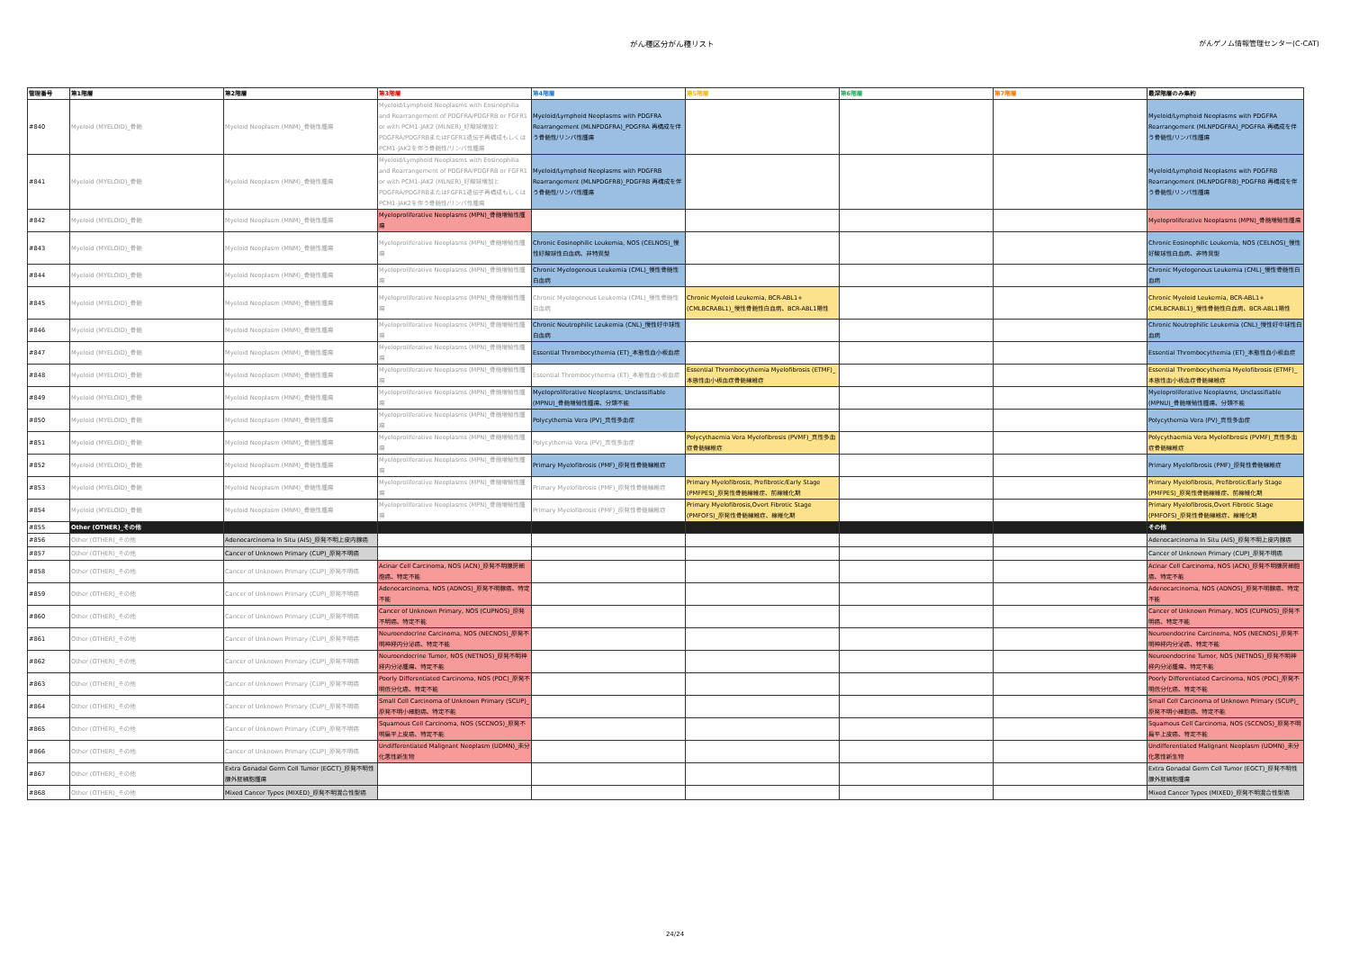がん種区分がん種リスト がんゲノム情報管理センター(C-CAT)
| 管理番号 | 第1階層 | 第2階層 | 第3階層 | 第4階層 | 第5階層 | 第6階層 | 第7階層 | 最深階層のみ集約 |
| --- | --- | --- | --- | --- | --- | --- | --- | --- |
| #840 | Myeloid (MYELOID)_骨髄 | Myeloid Neoplasm (MNM)_骨髄性腫瘍 | Myeloid/Lymphoid Neoplasms with Eosinophilia and Rearrangement of PDGFRA/PDGFRB or FGFR1 or with PCM1-JAK2 (MLNER)_好酸球増加とPDGFRA/PDGFRBまたはFGFR1遺伝子再構成もしくはPCM1-JAK2を伴う骨髄性/リンパ性腫瘍 | Myeloid/Lymphoid Neoplasms with PDGFRA Rearrangement (MLNPDGFRA)_PDGFRA 再構成を伴う骨髄性/リンパ性腫瘍 | | | | Myeloid/Lymphoid Neoplasms with PDGFRA Rearrangement (MLNPDGFRA)_PDGFRA 再構成を伴う骨髄性/リンパ性腫瘍 |
| #841 | Myeloid (MYELOID)_骨髄 | Myeloid Neoplasm (MNM)_骨髄性腫瘍 | Myeloid/Lymphoid Neoplasms with Eosinophilia and Rearrangement of PDGFRA/PDGFRB or FGFR1 or with PCM1-JAK2 (MLNER)_好酸球増加とPDGFRA/PDGFRBまたはFGFR1遺伝子再構成もしくはPCM1-JAK2を伴う骨髄性/リンパ性腫瘍 | Myeloid/Lymphoid Neoplasms with PDGFRB Rearrangement (MLNPDGFRB)_PDGFRB 再構成を伴う骨髄性/リンパ性腫瘍 | | | | Myeloid/Lymphoid Neoplasms with PDGFRB Rearrangement (MLNPDGFRB)_PDGFRB 再構成を伴う骨髄性/リンパ性腫瘍 |
| #842 | Myeloid (MYELOID)_骨髄 | Myeloid Neoplasm (MNM)_骨髄性腫瘍 | Myeloproliferative Neoplasms (MPN)_骨髄増殖性腫瘍 | | | | | Myeloproliferative Neoplasms (MPN)_骨髄増殖性腫瘍 |
| #843 | Myeloid (MYELOID)_骨髄 | Myeloid Neoplasm (MNM)_骨髄性腫瘍 | Myeloproliferative Neoplasms (MPN)_骨髄増殖性腫瘍 | Chronic Eosinophilic Leukemia, NOS (CELNOS)_慢性好酸球性白血病、非特異型 | | | | Chronic Eosinophilic Leukemia, NOS (CELNOS)_慢性好酸球性白血病、非特異型 |
| #844 | Myeloid (MYELOID)_骨髄 | Myeloid Neoplasm (MNM)_骨髄性腫瘍 | Myeloproliferative Neoplasms (MPN)_骨髄増殖性腫瘍 | Chronic Myelogenous Leukemia (CML)_慢性骨髄性白血病 | | | | Chronic Myelogenous Leukemia (CML)_慢性骨髄性白血病 |
| #845 | Myeloid (MYELOID)_骨髄 | Myeloid Neoplasm (MNM)_骨髄性腫瘍 | Myeloproliferative Neoplasms (MPN)_骨髄増殖性腫瘍 | Chronic Myelogenous Leukemia (CML)_慢性骨髄性白血病 | Chronic Myeloid Leukemia, BCR-ABL1+ (CMLBCRABL1)_慢性骨髄性白血病、BCR-ABL1陽性 | | | Chronic Myeloid Leukemia, BCR-ABL1+ (CMLBCRABL1)_慢性骨髄性白血病、BCR-ABL1陽性 |
| #846 | Myeloid (MYELOID)_骨髄 | Myeloid Neoplasm (MNM)_骨髄性腫瘍 | Myeloproliferative Neoplasms (MPN)_骨髄増殖性腫瘍 | Chronic Neutrophilic Leukemia (CNL)_慢性好中球性白血病 | | | | Chronic Neutrophilic Leukemia (CNL)_慢性好中球性白血病 |
| #847 | Myeloid (MYELOID)_骨髄 | Myeloid Neoplasm (MNM)_骨髄性腫瘍 | Myeloproliferative Neoplasms (MPN)_骨髄増殖性腫瘍 | Essential Thrombocythemia (ET)_本態性血小板血症 | | | | Essential Thrombocythemia (ET)_本態性血小板血症 |
| #848 | Myeloid (MYELOID)_骨髄 | Myeloid Neoplasm (MNM)_骨髄性腫瘍 | Myeloproliferative Neoplasms (MPN)_骨髄増殖性腫瘍 | Essential Thrombocythemia (ET)_本態性血小板血症 | Essential Thrombocythemia Myelofibrosis (ETMF)_本態性血小板血症骨髄線維症 | | | Essential Thrombocythemia Myelofibrosis (ETMF)_本態性血小板血症骨髄線維症 |
| #849 | Myeloid (MYELOID)_骨髄 | Myeloid Neoplasm (MNM)_骨髄性腫瘍 | Myeloproliferative Neoplasms (MPN)_骨髄増殖性腫瘍 | Myeloproliferative Neoplasms, Unclassifiable (MPNU)_骨髄増殖性腫瘍、分類不能 | | | | Myeloproliferative Neoplasms, Unclassifiable (MPNU)_骨髄増殖性腫瘍、分類不能 |
| #850 | Myeloid (MYELOID)_骨髄 | Myeloid Neoplasm (MNM)_骨髄性腫瘍 | Myeloproliferative Neoplasms (MPN)_骨髄増殖性腫瘍 | Polycythemia Vera (PV)_真性多血症 | | | | Polycythemia Vera (PV)_真性多血症 |
| #851 | Myeloid (MYELOID)_骨髄 | Myeloid Neoplasm (MNM)_骨髄性腫瘍 | Myeloproliferative Neoplasms (MPN)_骨髄増殖性腫瘍 | Polycythemia Vera (PV)_真性多血症 | Polycythaemia Vera Myelofibrosis (PVMF)_真性多血症骨髄線維症 | | | Polycythaemia Vera Myelofibrosis (PVMF)_真性多血症骨髄線維症 |
| #852 | Myeloid (MYELOID)_骨髄 | Myeloid Neoplasm (MNM)_骨髄性腫瘍 | Myeloproliferative Neoplasms (MPN)_骨髄増殖性腫瘍 | Primary Myelofibrosis (PMF)_原発性骨髄線維症 | | | | Primary Myelofibrosis (PMF)_原発性骨髄線維症 |
| #853 | Myeloid (MYELOID)_骨髄 | Myeloid Neoplasm (MNM)_骨髄性腫瘍 | Myeloproliferative Neoplasms (MPN)_骨髄増殖性腫瘍 | Primary Myelofibrosis (PMF)_原発性骨髄線維症 | Primary Myelofibrosis, Prefibrotic/Early Stage (PMFPES)_原発性骨髄線維症、前線維化期 | | | Primary Myelofibrosis, Prefibrotic/Early Stage (PMFPES)_原発性骨髄線維症、前線維化期 |
| #854 | Myeloid (MYELOID)_骨髄 | Myeloid Neoplasm (MNM)_骨髄性腫瘍 | Myeloproliferative Neoplasms (MPN)_骨髄増殖性腫瘍 | Primary Myelofibrosis (PMF)_原発性骨髄線維症 | Primary Myelofibrosis,Overt Fibrotic Stage (PMFOFS)_原発性骨髄線維症、線維化期 | | | Primary Myelofibrosis,Overt Fibrotic Stage (PMFOFS)_原発性骨髄線維症、線維化期 |
| #855 | Other (OTHER)_その他 | | | | | | | その他 |
| #856 | Other (OTHER)_その他 | Adenocarcinoma In Situ (AIS)_原発不明上皮内腺癌 | | | | | | Adenocarcinoma In Situ (AIS)_原発不明上皮内腺癌 |
| #857 | Other (OTHER)_その他 | Cancer of Unknown Primary (CUP)_原発不明癌 | | | | | | Cancer of Unknown Primary (CUP)_原発不明癌 |
| #858 | Other (OTHER)_その他 | Cancer of Unknown Primary (CUP)_原発不明癌 | Acinar Cell Carcinoma, NOS (ACN)_原発不明腺房細胞癌、特定不能 | | | | | Acinar Cell Carcinoma, NOS (ACN)_原発不明腺房細胞癌、特定不能 |
| #859 | Other (OTHER)_その他 | Cancer of Unknown Primary (CUP)_原発不明癌 | Adenocarcinoma, NOS (ADNOS)_原発不明腺癌、特定不能 | | | | | Adenocarcinoma, NOS (ADNOS)_原発不明腺癌、特定不能 |
| #860 | Other (OTHER)_その他 | Cancer of Unknown Primary (CUP)_原発不明癌 | Cancer of Unknown Primary, NOS (CUPNOS)_原発不明癌、特定不能 | | | | | Cancer of Unknown Primary, NOS (CUPNOS)_原発不明癌、特定不能 |
| #861 | Other (OTHER)_その他 | Cancer of Unknown Primary (CUP)_原発不明癌 | Neuroendocrine Carcinoma, NOS (NECNOS)_原発不明神経内分泌癌、特定不能 | | | | | Neuroendocrine Carcinoma, NOS (NECNOS)_原発不明神経内分泌癌、特定不能 |
| #862 | Other (OTHER)_その他 | Cancer of Unknown Primary (CUP)_原発不明癌 | Neuroendocrine Tumor, NOS (NETNOS)_原発不明神経内分泌腫瘍、特定不能 | | | | | Neuroendocrine Tumor, NOS (NETNOS)_原発不明神経内分泌腫瘍、特定不能 |
| #863 | Other (OTHER)_その他 | Cancer of Unknown Primary (CUP)_原発不明癌 | Poorly Differentiated Carcinoma, NOS (PDC)_原発不明低分化癌、特定不能 | | | | | Poorly Differentiated Carcinoma, NOS (PDC)_原発不明低分化癌、特定不能 |
| #864 | Other (OTHER)_その他 | Cancer of Unknown Primary (CUP)_原発不明癌 | Small Cell Carcinoma of Unknown Primary (SCUP)_原発不明小細胞癌、特定不能 | | | | | Small Cell Carcinoma of Unknown Primary (SCUP)_原発不明小細胞癌、特定不能 |
| #865 | Other (OTHER)_その他 | Cancer of Unknown Primary (CUP)_原発不明癌 | Squamous Cell Carcinoma, NOS (SCCNOS)_原発不明扁平上皮癌、特定不能 | | | | | Squamous Cell Carcinoma, NOS (SCCNOS)_原発不明扁平上皮癌、特定不能 |
| #866 | Other (OTHER)_その他 | Cancer of Unknown Primary (CUP)_原発不明癌 | Undifferentiated Malignant Neoplasm (UDMN)_未分化悪性新生物 | | | | | Undifferentiated Malignant Neoplasm (UDMN)_未分化悪性新生物 |
| #867 | Other (OTHER)_その他 | Extra Gonadal Germ Cell Tumor (EGCT)_原発不明性腺外胚細胞腫瘍 | | | | | | Extra Gonadal Germ Cell Tumor (EGCT)_原発不明性腺外胚細胞腫瘍 |
| #868 | Other (OTHER)_その他 | Mixed Cancer Types (MIXED)_原発不明混合性型癌 | | | | | | Mixed Cancer Types (MIXED)_原発不明混合性型癌 |
24/24